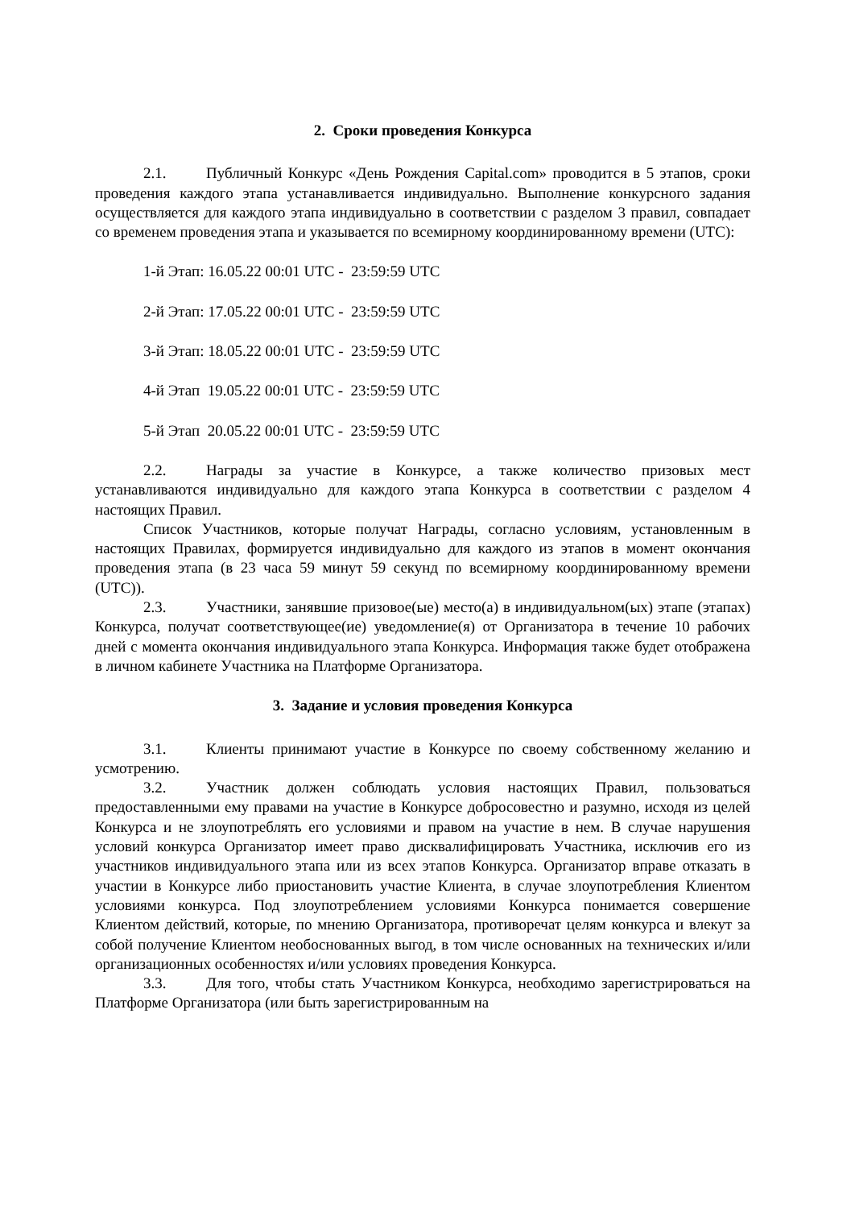2. Сроки проведения Конкурса
2.1. Публичный Конкурс «День Рождения Capital.com» проводится в 5 этапов, сроки проведения каждого этапа устанавливается индивидуально. Выполнение конкурсного задания осуществляется для каждого этапа индивидуально в соответствии с разделом 3 правил, совпадает со временем проведения этапа и указывается по всемирному координированному времени (UTC):
1-й Этап: 16.05.22 00:01 UTC - 23:59:59 UTC
2-й Этап: 17.05.22 00:01 UTC - 23:59:59 UTC
3-й Этап: 18.05.22 00:01 UTC - 23:59:59 UTC
4-й Этап 19.05.22 00:01 UTC - 23:59:59 UTC
5-й Этап 20.05.22 00:01 UTC - 23:59:59 UTC
2.2. Награды за участие в Конкурсе, а также количество призовых мест устанавливаются индивидуально для каждого этапа Конкурса в соответствии с разделом 4 настоящих Правил.
Список Участников, которые получат Награды, согласно условиям, установленным в настоящих Правилах, формируется индивидуально для каждого из этапов в момент окончания проведения этапа (в 23 часа 59 минут 59 секунд по всемирному координированному времени (UTC)).
2.3. Участники, занявшие призовое(ые) место(а) в индивидуальном(ых) этапе (этапах) Конкурса, получат соответствующее(ие) уведомление(я) от Организатора в течение 10 рабочих дней с момента окончания индивидуального этапа Конкурса. Информация также будет отображена в личном кабинете Участника на Платформе Организатора.
3. Задание и условия проведения Конкурса
3.1. Клиенты принимают участие в Конкурсе по своему собственному желанию и усмотрению.
3.2. Участник должен соблюдать условия настоящих Правил, пользоваться предоставленными ему правами на участие в Конкурсе добросовестно и разумно, исходя из целей Конкурса и не злоупотреблять его условиями и правом на участие в нем. В случае нарушения условий конкурса Организатор имеет право дисквалифицировать Участника, исключив его из участников индивидуального этапа или из всех этапов Конкурса. Организатор вправе отказать в участии в Конкурсе либо приостановить участие Клиента, в случае злоупотребления Клиентом условиями конкурса. Под злоупотреблением условиями Конкурса понимается совершение Клиентом действий, которые, по мнению Организатора, противоречат целям конкурса и влекут за собой получение Клиентом необоснованных выгод, в том числе основанных на технических и/или организационных особенностях и/или условиях проведения Конкурса.
3.3. Для того, чтобы стать Участником Конкурса, необходимо зарегистрироваться на Платформе Организатора (или быть зарегистрированным на